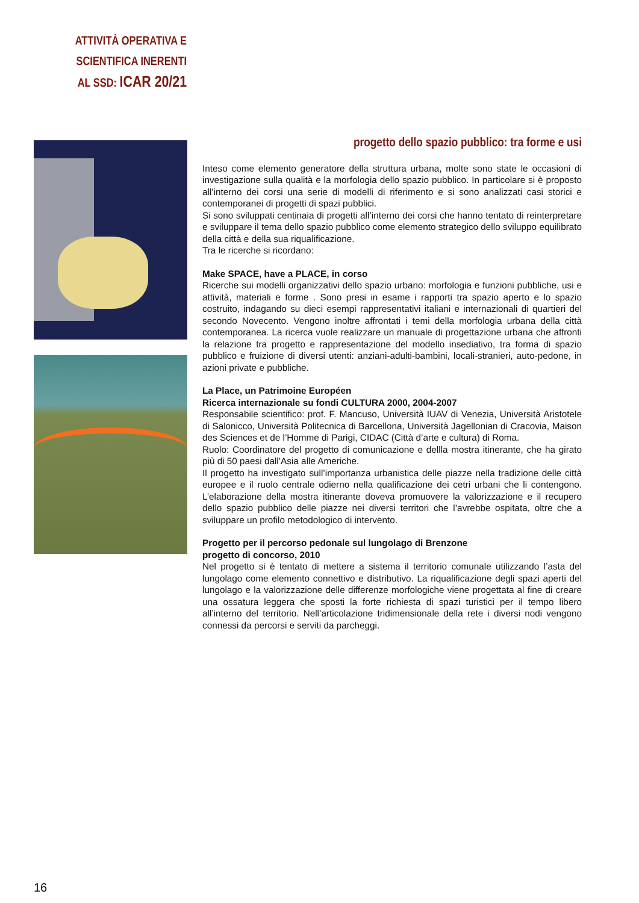ATTIVITÀ OPERATIVA E
SCIENTIFICA INERENTI
AL SSD: ICAR 20/21
progetto dello spazio pubblico: tra forme e usi
Inteso come elemento generatore della struttura urbana, molte sono state le occasioni di investigazione sulla qualità e la morfologia dello spazio pubblico. In particolare si è proposto all’interno dei corsi una serie di modelli di riferimento e si sono analizzati casi storici e contemporanei di progetti di spazi pubblici.
Si sono sviluppati centinaia di progetti all’interno dei corsi che hanno tentato di reinterpretare e sviluppare il tema dello spazio pubblico come elemento strategico dello sviluppo equilibrato della città e della sua riqualificazione.
Tra le ricerche si ricordano:
Make SPACE, have a PLACE, in corso
Ricerche sui modelli organizzativi dello spazio urbano: morfologia e funzioni pubbliche, usi e attività, materiali e forme . Sono presi in esame i rapporti tra spazio aperto e lo spazio costruito, indagando su dieci esempi rappresentativi italiani e internazionali di quartieri del secondo Novecento. Vengono inoltre affrontati i temi della morfologia urbana della città contemporanea. La ricerca vuole realizzare un manuale di progettazione urbana che affronti la relazione tra progetto e rappresentazione del modello insediativo, tra forma di spazio pubblico e fruizione di diversi utenti: anziani-adulti-bambini, locali-stranieri, auto-pedone, in azioni private e pubbliche.
La Place, un Patrimoine Européen
Ricerca internazionale su fondi CULTURA 2000, 2004-2007
Responsabile scientifico: prof. F. Mancuso, Università IUAV di Venezia, Università Aristotele di Salonicco, Università Politecnica di Barcellona, Università Jagellonian di Cracovia, Maison des Sciences et de l’Homme di Parigi, CIDAC (Città d’arte e cultura) di Roma.
Ruolo: Coordinatore del progetto di comunicazione e dellla mostra itinerante, che ha girato più di 50 paesi dall’Asia alle Americhe.
Il progetto ha investigato sull’importanza urbanistica delle piazze nella tradizione delle città europee e il ruolo centrale odierno nella qualificazione dei cetri urbani che li contengono. L’elaborazione della mostra itinerante doveva promuovere la valorizzazione e il recupero dello spazio pubblico delle piazze nei diversi territori che l’avrebbe ospitata, oltre che a sviluppare un profilo metodologico di intervento.
Progetto per il percorso pedonale sul lungolago di Brenzone
progetto di concorso, 2010
Nel progetto si è tentato di mettere a sistema il territorio comunale utilizzando l’asta del lungolago come elemento connettivo e distributivo. La riqualificazione degli spazi aperti del lungolago e la valorizzazione delle differenze morfologiche viene progettata al fine di creare una ossatura leggera che sposti la forte richiesta di spazi turistici per il tempo libero all’interno del territorio. Nell’articolazione tridimensionale della rete i diversi nodi vengono connessi da percorsi e serviti da parcheggi.
16